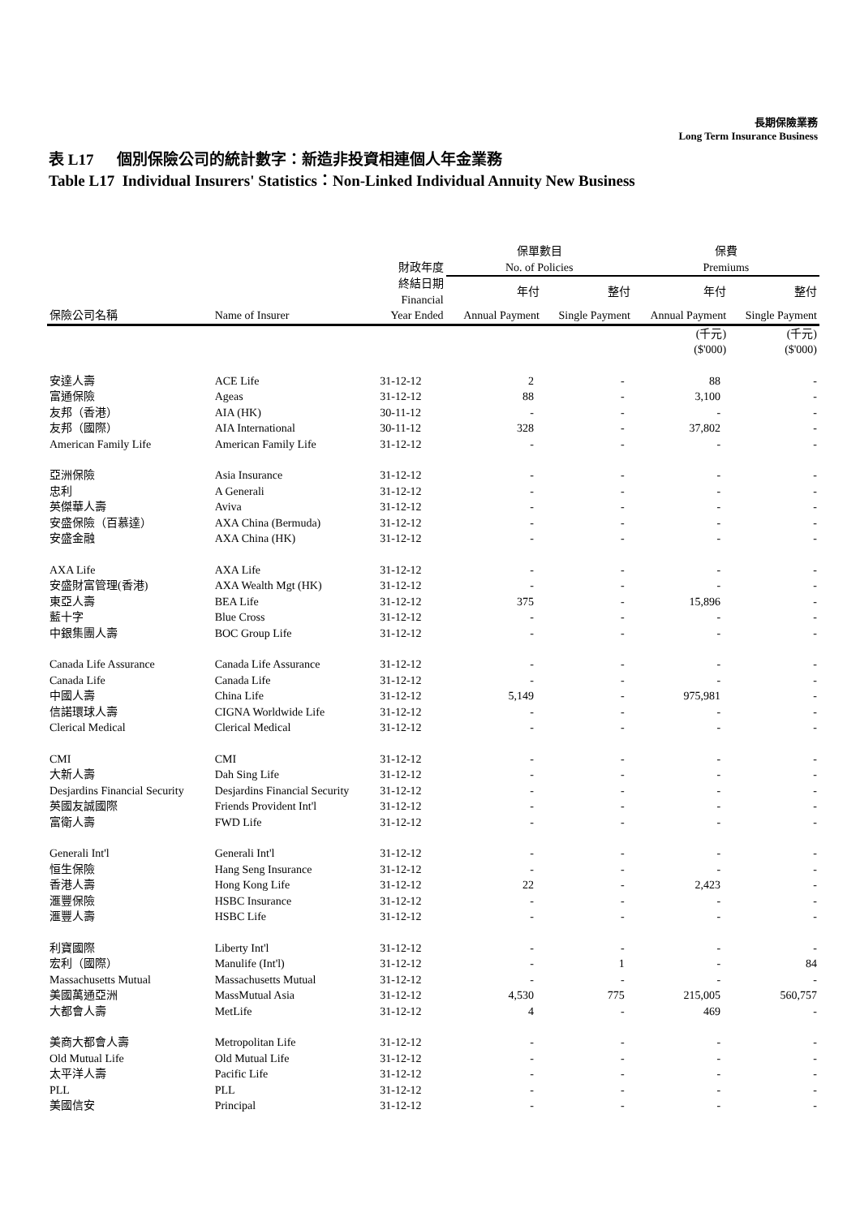長期保險業務
Long Term Insurance Business
表 L17 個別保險公司的統計數字：新造非投資相連個人年金業務
Table L17 Individual Insurers' Statistics：Non-Linked Individual Annuity New Business
| | | | 保單數目 | | 保費 | |
| --- | --- | --- | --- | --- | --- | --- |
| | | 財政年度 | No. of Policies | | Premiums | |
| | | 終結日期 Financial | 年付 | 整付 | 年付 | 整付 |
| 保險公司名稱 | Name of Insurer | Year Ended | Annual Payment | Single Payment | Annual Payment | Single Payment |
| | | | | | (千元) ($'000) | (千元) ($'000) |
| 安達人壽 | ACE Life | 31-12-12 | 2 | - | 88 | - |
| 富通保險 | Ageas | 31-12-12 | 88 | - | 3,100 | - |
| 友邦（香港） | AIA (HK) | 30-11-12 | - | - | - | - |
| 友邦（國際） | AIA International | 30-11-12 | 328 | - | 37,802 | - |
| American Family Life | American Family Life | 31-12-12 | - | - | - | - |
| 亞洲保險 | Asia Insurance | 31-12-12 | - | - | - | - |
| 忠利 | A Generali | 31-12-12 | - | - | - | - |
| 英傑華人壽 | Aviva | 31-12-12 | - | - | - | - |
| 安盛保險（百慕達） | AXA China (Bermuda) | 31-12-12 | - | - | - | - |
| 安盛金融 | AXA China (HK) | 31-12-12 | - | - | - | - |
| AXA Life | AXA Life | 31-12-12 | - | - | - | - |
| 安盛財富管理(香港) | AXA Wealth Mgt (HK) | 31-12-12 | - | - | - | - |
| 東亞人壽 | BEA Life | 31-12-12 | 375 | - | 15,896 | - |
| 藍十字 | Blue Cross | 31-12-12 | - | - | - | - |
| 中銀集團人壽 | BOC Group Life | 31-12-12 | - | - | - | - |
| Canada Life Assurance | Canada Life Assurance | 31-12-12 | - | - | - | - |
| Canada Life | Canada Life | 31-12-12 | - | - | - | - |
| 中國人壽 | China Life | 31-12-12 | 5,149 | - | 975,981 | - |
| 信諾環球人壽 | CIGNA Worldwide Life | 31-12-12 | - | - | - | - |
| Clerical Medical | Clerical Medical | 31-12-12 | - | - | - | - |
| CMI | CMI | 31-12-12 | - | - | - | - |
| 大新人壽 | Dah Sing Life | 31-12-12 | - | - | - | - |
| Desjardins Financial Security | Desjardins Financial Security | 31-12-12 | - | - | - | - |
| 英國友誠國際 | Friends Provident Int'l | 31-12-12 | - | - | - | - |
| 富衛人壽 | FWD Life | 31-12-12 | - | - | - | - |
| Generali Int'l | Generali Int'l | 31-12-12 | - | - | - | - |
| 恒生保險 | Hang Seng Insurance | 31-12-12 | - | - | - | - |
| 香港人壽 | Hong Kong Life | 31-12-12 | 22 | - | 2,423 | - |
| 滙豐保險 | HSBC Insurance | 31-12-12 | - | - | - | - |
| 滙豐人壽 | HSBC Life | 31-12-12 | - | - | - | - |
| 利寶國際 | Liberty Int'l | 31-12-12 | - | - | - | - |
| 宏利（國際） | Manulife (Int'l) | 31-12-12 | - | 1 | - | 84 |
| Massachusetts Mutual | Massachusetts Mutual | 31-12-12 | - | - | - | - |
| 美國萬通亞洲 | MassMutual Asia | 31-12-12 | 4,530 | 775 | 215,005 | 560,757 |
| 大都會人壽 | MetLife | 31-12-12 | 4 | - | 469 | - |
| 美商大都會人壽 | Metropolitan Life | 31-12-12 | - | - | - | - |
| Old Mutual Life | Old Mutual Life | 31-12-12 | - | - | - | - |
| 太平洋人壽 | Pacific Life | 31-12-12 | - | - | - | - |
| PLL | PLL | 31-12-12 | - | - | - | - |
| 美國信安 | Principal | 31-12-12 | - | - | - | - |